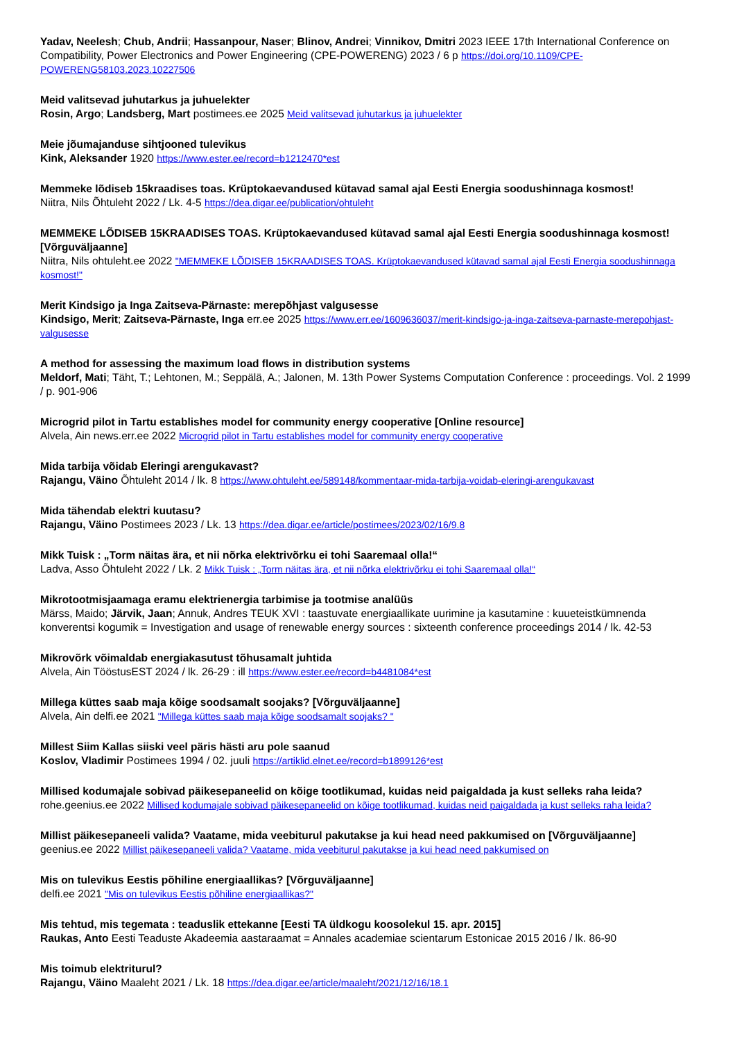Yadav, Neelesh; Chub, Andrii; Hassanpour, Naser; Blinov, Andrei; Vinnikov, Dmitri 2023 IEEE 17th International Conference on Compatibility, Power Electronics and Power Engineering (CPE-POWERENG) 2023 / 6 p https://doi.org/10.1109/CPE-POWERENG58103.2023.10227506
Meid valitsevad juhutarkus ja juhuelekter
Rosin, Argo; Landsberg, Mart postimees.ee 2025 Meid valitsevad juhutarkus ja juhuelekter
Meie jõumajanduse sihtjooned tulevikus
Kink, Aleksander 1920 https://www.ester.ee/record=b1212470*est
Memmeke lõdiseb 15kraadises toas. Krüptokaevandused kütavad samal ajal Eesti Energia soodushinnaga kosmost!
Niitra, Nils Õhtuleht 2022 / Lk. 4-5 https://dea.digar.ee/publication/ohtuleht
MEMMEKE LÕDISEB 15KRAADISES TOAS. Krüptokaevandused kütavad samal ajal Eesti Energia soodushinnaga kosmost! [Võrguväljaanne]
Niitra, Nils ohtuleht.ee 2022 "MEMMEKE LÕDISEB 15KRAADISES TOAS. Krüptokaevandused kütavad samal ajal Eesti Energia soodushinnaga kosmost!"
Merit Kindsigo ja Inga Zaitseva-Pärnaste: merepõhjast valgusesse
Kindsigo, Merit; Zaitseva-Pärnaste, Inga err.ee 2025 https://www.err.ee/1609636037/merit-kindsigo-ja-inga-zaitseva-parnaste-merepohjast-valgusesse
A method for assessing the maximum load flows in distribution systems
Meldorf, Mati; Täht, T.; Lehtonen, M.; Seppälä, A.; Jalonen, M. 13th Power Systems Computation Conference : proceedings. Vol. 2 1999 / p. 901-906
Microgrid pilot in Tartu establishes model for community energy cooperative [Online resource]
Alvela, Ain news.err.ee 2022 Microgrid pilot in Tartu establishes model for community energy cooperative
Mida tarbija võidab Eleringi arengukavast?
Rajangu, Väino Õhtuleht 2014 / lk. 8 https://www.ohtuleht.ee/589148/kommentaar-mida-tarbija-voidab-eleringi-arengukavast
Mida tähendab elektri kuutasu?
Rajangu, Väino Postimees 2023 / Lk. 13 https://dea.digar.ee/article/postimees/2023/02/16/9.8
Mikk Tuisk : „Torm näitas ära, et nii nõrka elektrivõrku ei tohi Saaremaal olla!“
Ladva, Asso Õhtuleht 2022 / Lk. 2 Mikk Tuisk : „Torm näitas ära, et nii nõrka elektrivõrku ei tohi Saaremaal olla!“
Mikrotootmisjaamaga eramu elektrienergia tarbimise ja tootmise analüüs
Märss, Maido; Järvik, Jaan; Annuk, Andres TEUK XVI : taastuvate energiaallikate uurimine ja kasutamine : kuueteistkümnenda konverentsi kogumik = Investigation and usage of renewable energy sources : sixteenth conference proceedings 2014 / lk. 42-53
Mikrovõrk võimaldab energiakasutust tõhusamalt juhtida
Alvela, Ain TööstusEST 2024 / lk. 26-29 : ill https://www.ester.ee/record=b4481084*est
Millega küttes saab maja kõige soodsamalt soojaks? [Võrguväljaanne]
Alvela, Ain delfi.ee 2021 "Millega küttes saab maja kõige soodsamalt soojaks? "
Millest Siim Kallas siiski veel päris hästi aru pole saanud
Koslov, Vladimir Postimees 1994 / 02. juuli https://artiklid.elnet.ee/record=b1899126*est
Millised kodumajale sobivad päikesepaneelid on kõige tootlikumad, kuidas neid paigaldada ja kust selleks raha leida?
rohe.geenius.ee 2022 Millised kodumajale sobivad päikesepaneelid on kõige tootlikumad, kuidas neid paigaldada ja kust selleks raha leida?
Millist päikesepaneeli valida? Vaatame, mida veebiturul pakutakse ja kui head need pakkumised on [Võrguväljaanne]
geenius.ee 2022 Millist päikesepaneeli valida? Vaatame, mida veebiturul pakutakse ja kui head need pakkumised on
Mis on tulevikus Eestis põhiline energiaallikas? [Võrguväljaanne]
delfi.ee 2021 "Mis on tulevikus Eestis põhiline energiaallikas?"
Mis tehtud, mis tegemata : teaduslik ettekanne [Eesti TA üldkogu koosolekul 15. apr. 2015]
Raukas, Anto Eesti Teaduste Akadeemia aastaraamat = Annales academiae scientarum Estonicae 2015 2016 / lk. 86-90
Mis toimub elektriturul?
Rajangu, Väino Maaleht 2021 / Lk. 18 https://dea.digar.ee/article/maaleht/2021/12/16/18.1